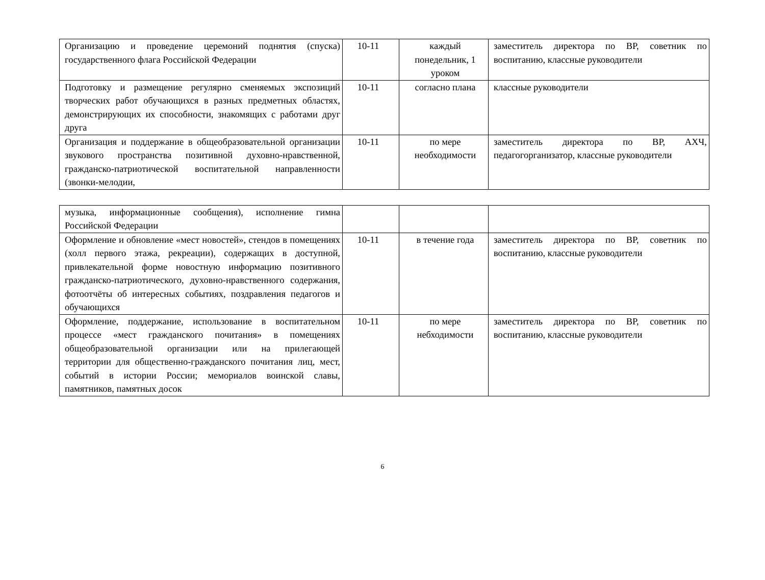| Организацию и проведение церемоний поднятия (спуска) государственного флага Российской Федерации | 10-11 | каждый понедельник, 1 уроком | заместитель директора по ВР, советник по воспитанию, классные руководители |
| Подготовку и размещение регулярно сменяемых экспозиций творческих работ обучающихся в разных предметных областях, демонстрирующих их способности, знакомящих с работами друг друга | 10-11 | согласно плана | классные руководители |
| Организация и поддержание в общеобразовательной организации звукового пространства позитивной духовно-нравственной, гражданско-патриотической воспитательной направленности (звонки-мелодии, | 10-11 | по мере необходимости | заместитель директора по ВР, АХЧ, педагогорганизатор, классные руководители |
| музыка, информационные сообщения), исполнение гимна Российской Федерации | | | |
| Оформление и обновление «мест новостей», стендов в помещениях (холл первого этажа, рекреации), содержащих в доступной, привлекательной форме новостную информацию позитивного гражданско-патриотического, духовно-нравственного содержания, фотоотчёты об интересных событиях, поздравления педагогов и обучающихся | 10-11 | в течение года | заместитель директора по ВР, советник по воспитанию, классные руководители |
| Оформление, поддержание, использование в воспитательном процессе «мест гражданского почитания» в помещениях общеобразовательной организации или на прилегающей территории для общественно-гражданского почитания лиц, мест, событий в истории России; мемориалов воинской славы, памятников, памятных досок | 10-11 | по мере небходимости | заместитель директора по ВР, советник по воспитанию, классные руководители |
6